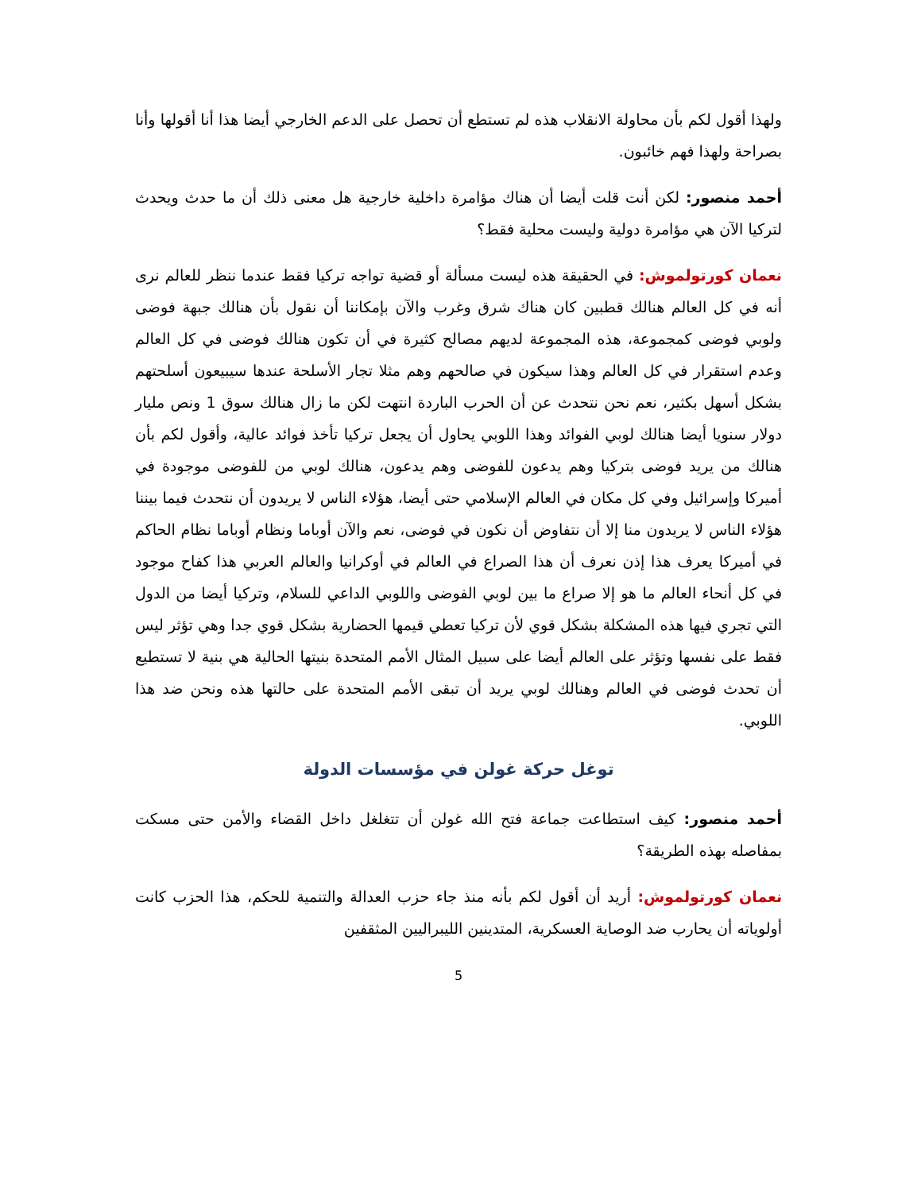ولهذا أقول لكم بأن محاولة الانقلاب هذه لم تستطع أن تحصل على الدعم الخارجي أيضا هذا أنا أقولها وأنا بصراحة ولهذا فهم خائبون.
أحمد منصور: لكن أنت قلت أيضا أن هناك مؤامرة داخلية خارجية هل معنى ذلك أن ما حدث ويحدث لتركيا الآن هي مؤامرة دولية وليست محلية فقط؟
نعمان كورتولموش: في الحقيقة هذه ليست مسألة أو قضية تواجه تركيا فقط عندما ننظر للعالم نرى أنه في كل العالم هنالك قطبين كان هناك شرق وغرب والآن بإمكاننا أن نقول بأن هنالك جبهة فوضى ولوبي فوضى كمجموعة، هذه المجموعة لديهم مصالح كثيرة في أن تكون هنالك فوضى في كل العالم وعدم استقرار في كل العالم وهذا سيكون في صالحهم وهم مثلا تجار الأسلحة عندها سيبيعون أسلحتهم بشكل أسهل بكثير، نعم نحن نتحدث عن أن الحرب الباردة انتهت لكن ما زال هنالك سوق 1 ونص مليار دولار سنويا أيضا هنالك لوبي الفوائد وهذا اللوبي يحاول أن يجعل تركيا تأخذ فوائد عالية، وأقول لكم بأن هنالك من يريد فوضى بتركيا وهم يدعون للفوضى وهم يدعون، هنالك لوبي من للفوضى موجودة في أميركا وإسرائيل وفي كل مكان في العالم الإسلامي حتى أيضا، هؤلاء الناس لا يريدون أن نتحدث فيما بيننا هؤلاء الناس لا يريدون منا إلا أن نتفاوض أن نكون في فوضى، نعم والآن أوباما ونظام أوباما نظام الحاكم في أميركا يعرف هذا إذن نعرف أن هذا الصراع في العالم في أوكرانيا والعالم العربي هذا كفاح موجود في كل أنحاء العالم ما هو إلا صراع ما بين لوبي الفوضى واللوبي الداعي للسلام، وتركيا أيضا من الدول التي تجري فيها هذه المشكلة بشكل قوي لأن تركيا تعطي قيمها الحضارية بشكل قوي جدا وهي تؤثر ليس فقط على نفسها وتؤثر على العالم أيضا على سبيل المثال الأمم المتحدة بنيتها الحالية هي بنية لا تستطيع أن تحدث فوضى في العالم وهنالك لوبي يريد أن تبقى الأمم المتحدة على حالتها هذه ونحن ضد هذا اللوبي.
توغل حركة غولن في مؤسسات الدولة
أحمد منصور: كيف استطاعت جماعة فتح الله غولن أن تتغلغل داخل القضاء والأمن حتى مسكت بمفاصله بهذه الطريقة؟
نعمان كورتولموش: أريد أن أقول لكم بأنه منذ جاء حزب العدالة والتنمية للحكم، هذا الحزب كانت أولوياته أن يحارب ضد الوصاية العسكرية، المتدينين الليبراليين المثقفين
5